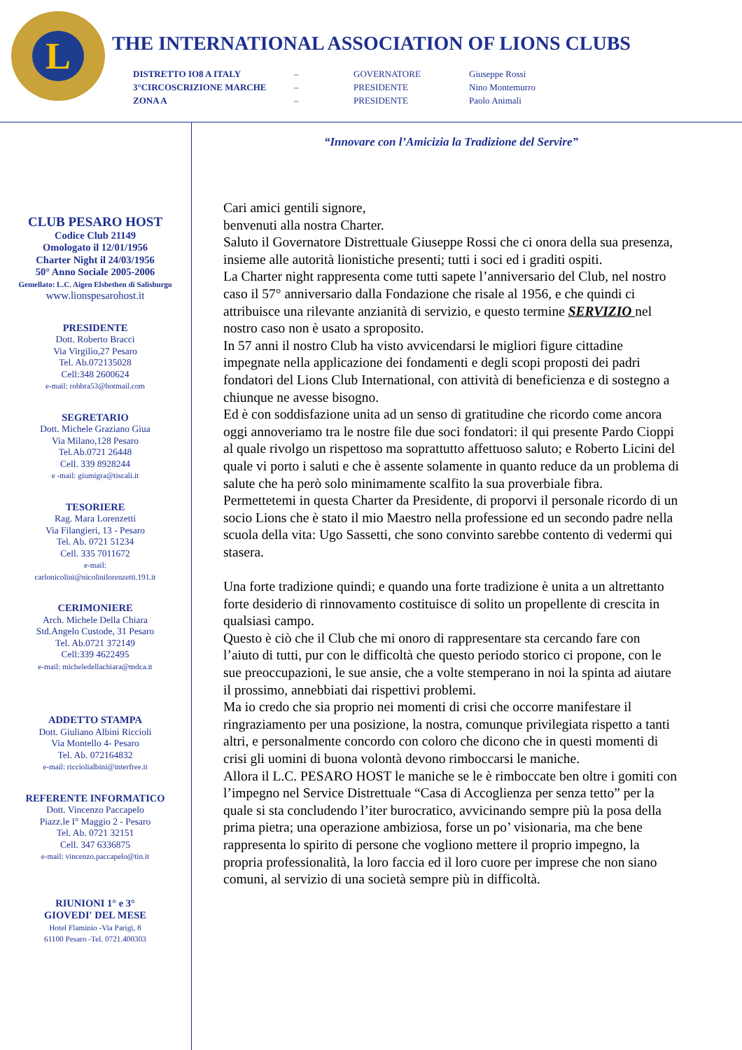L
THE INTERNATIONAL ASSOCIATION OF LIONS CLUBS
| DISTRETTO IO8 A ITALY | – | GOVERNATORE | Giuseppe Rossi |
| 3°CIRCOSCRIZIONE MARCHE | – | PRESIDENTE | Nino Montemurro |
| ZONA A | – | PRESIDENTE | Paolo Animali |
CLUB PESARO HOST
Codice Club 21149
Omologato il 12/01/1956
Charter Night il 24/03/1956
50° Anno Sociale 2005-2006
Gemellato: L.C. Aigen Elsbethen di Salisburgo
www.lionspesarohost.it
PRESIDENTE
Dott. Roberto Bracci
Via Virgilio,27 Pesaro
Tel. Ab.072135028
Cell:348 2600624
e-mail: robbra53@hotmail.com
SEGRETARIO
Dott. Michele Graziano Giua
Via Milano,128 Pesaro
Tel.Ab.0721 26448
Cell. 339 8928244
e -mail: giumigra@tiscali.it
TESORIERE
Rag. Mara Lorenzetti
Via Filangieri, 13 - Pesaro
Tel. Ab. 0721 51234
Cell. 335 7011672
e-mail:
carlonicolini@nicolinilorenzetti.191.it
CERIMONIERE
Arch. Michele Della Chiara
Std.Angelo Custode, 31 Pesaro
Tel. Ab.0721 372149
Cell:339 4622495
e-mail: micheledellachiara@mdca.it
ADDETTO STAMPA
Dott. Giuliano Albini Riccioli
Via Montello 4- Pesaro
Tel. Ab. 072164832
e-mail: ricciolialbini@interfree.it
REFERENTE INFORMATICO
Dott. Vincenzo Paccapelo
Piazz.le I° Maggio 2 - Pesaro
Tel. Ab. 0721 32151
Cell. 347 6336875
e-mail: vincenzo.paccapelo@tin.it
RIUNIONI 1° e 3°
GIOVEDI' DEL MESE
Hotel Flaminio -Via Parigi, 8
61100 Pesaro -Tel. 0721.400303
“Innovare con l’Amicizia la Tradizione del Servire”
Cari amici gentili signore,
benvenuti alla nostra Charter.
Saluto il Governatore Distrettuale Giuseppe Rossi che ci onora della sua presenza, insieme alle autorità lionistiche presenti; tutti i soci ed i graditi ospiti.
La Charter night rappresenta come tutti sapete l’anniversario del Club, nel nostro caso il 57° anniversario dalla Fondazione che risale al 1956, e che quindi ci attribuisce una rilevante anzianità di servizio, e questo termine SERVIZIO nel nostro caso non è usato a sproposito.
In 57 anni il nostro Club ha visto avvicendarsi le migliori figure cittadine impegnate nella applicazione dei fondamenti e degli scopi proposti dei padri fondatori del Lions Club International, con attività di beneficienza e di sostegno a chiunque ne avesse bisogno.
Ed è con soddisfazione unita ad un senso di gratitudine che ricordo come ancora oggi annoveriamo tra le nostre file due soci fondatori: il qui presente Pardo Cioppi al quale rivolgo un rispettoso ma soprattutto affettuoso saluto; e Roberto Licini del quale vi porto i saluti e che è assente solamente in quanto reduce da un problema di salute che ha però solo minimamente scalfito la sua proverbiale fibra.
Permettetemi in questa Charter da Presidente, di proporvi il personale ricordo di un socio Lions che è stato il mio Maestro nella professione ed un secondo padre nella scuola della vita: Ugo Sassetti, che sono convinto sarebbe contento di vedermi qui stasera.
Una forte tradizione quindi; e quando una forte tradizione è unita a un altrettanto forte desiderio di rinnovamento costituisce di solito un propellente di crescita in qualsiasi campo.
Questo è ciò che il Club che mi onoro di rappresentare sta cercando fare con l’aiuto di tutti, pur con le difficoltà che questo periodo storico ci propone, con le sue preoccupazioni, le sue ansie, che a volte stemperano in noi la spinta ad aiutare il prossimo, annebbiati dai rispettivi problemi.
Ma io credo che sia proprio nei momenti di crisi che occorre manifestare il ringraziamento per una posizione, la nostra, comunque privilegiata rispetto a tanti altri, e personalmente concordo con coloro che dicono che in questi momenti di crisi gli uomini di buona volontà devono rimboccarsi le maniche.
Allora il L.C. PESARO HOST le maniche se le è rimboccate ben oltre i gomiti con l’impegno nel Service Distrettuale “Casa di Accoglienza per senza tetto” per la quale si sta concludendo l’iter burocratico, avvicinando sempre più la posa della prima pietra; una operazione ambiziosa, forse un po’ visionaria, ma che bene rappresenta lo spirito di persone che vogliono mettere il proprio impegno, la propria professionalità, la loro faccia ed il loro cuore per imprese che non siano comuni, al servizio di una società sempre più in difficoltà.